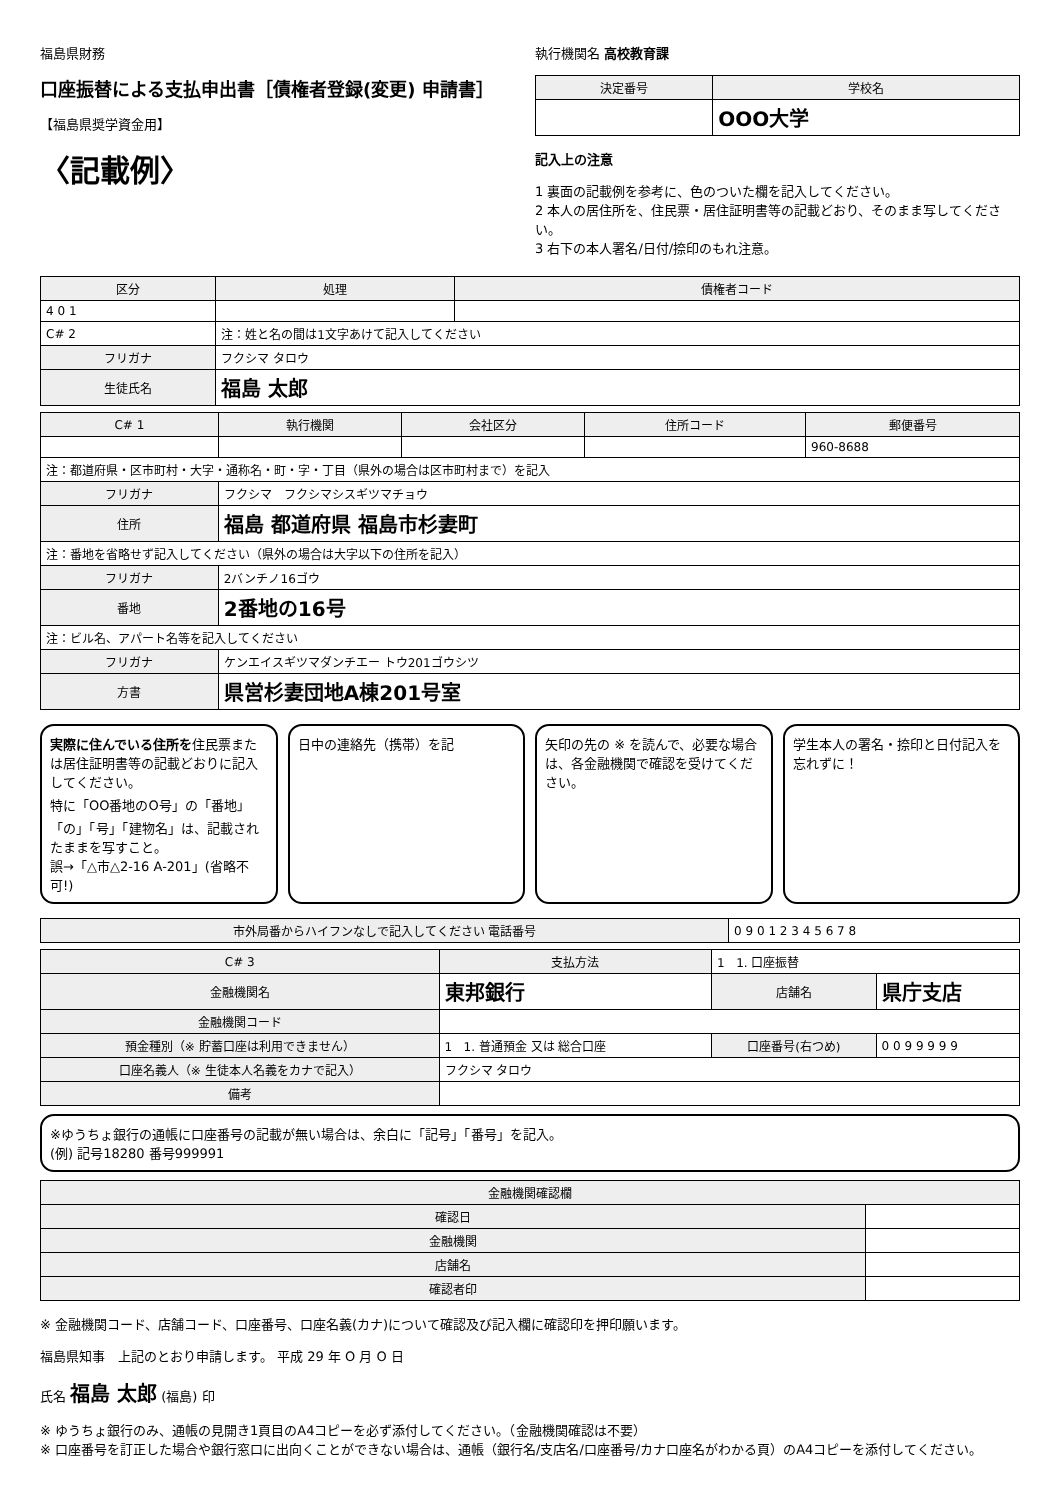福島県財務
口座振替による支払申出書［債権者登録(変更) 申請書］
【福島県奨学資金用】
〈記載例〉
執行機関名 高校教育課
| 決定番号 | 学校名 |
| --- | --- |
| | OOO大学 |
記入上の注意
1 裏面の記載例を参考に、色のついた欄を記入してください。
2 本人の居住所を、住民票・居住証明書等の記載どおり、そのまま写してください。
3 右下の本人署名/日付/捺印のもれ注意。
| 区分 | 処理 | 債権者コード |
| --- | --- | --- |
| 4 0 1 | | |
| C# 2 | 注：姓と名の間は1文字あけて記入してください | |
| フリガナ | フクシマ タロウ | |
| 生徒氏名 | 福島 太郎 | |
| C# 1 | 執行機関 | 会社区分 | 住所コード | 郵便番号 |
| --- | --- | --- | --- | --- |
| | | | | 960-8688 |
| 注：都道府県・区市町村・大字・通称名・町・字・丁目（県外の場合は区市町村まで）を記入 | | | | |
| フリガナ | フクシマ フクシマシスギツマチョウ | | | |
| 住所 | 福島 都道府県 福島市杉妻町 | | | |
| 注：番地を省略せず記入してください（県外の場合は大字以下の住所を記入） | | | | |
| フリガナ | 2バンチノ16ゴウ | | | |
| 番地 | 2番地の16号 | | | |
| 注：ビル名、アパート名等を記入してください | | | | |
| フリガナ | ケンエイスギツマダンチエー トウ201ゴウシツ | | | |
| 方書 | 県営杉妻団地A棟201号室 | | | |
実際に住んでいる住所を住民票または居住証明書等の記載どおりに記入してください。
特に「OO番地のO号」の「番地」「の」「号」「建物名」は、記載されたままを写すこと。
誤→「△市△2-16 A-201」(省略不可!)
日中の連絡先（携帯）を記 矢印の先の ※ を読んで、必要な場合は、各金融機関で確認を受けてください。
学生本人の署名・捺印と日付記入を忘れずに！
| 市外局番からハイフンなしで記入してください 電話番号 | 0 9 0 1 2 3 4 5 6 7 8 |
| C# 3 | 支払方法 | 1 1. 口座振替 | |
| 金融機関名 | 東邦銀行 | 店舗名 | 県庁支店 |
| 金融機関コード | | | |
| 預金種別（※ 貯蓄口座は利用できません） | 1 1. 普通預金 又は 総合口座 | 口座番号(右つめ) | 0 0 9 9 9 9 9 |
| 口座名義人（※ 生徒本人名義をカナで記入） | フクシマ タロウ | | |
| 備考 | | | |
※ゆうちょ銀行の通帳に口座番号の記載が無い場合は、余白に「記号」「番号」を記入。
(例) 記号18280 番号999991
| 金融機関確認欄 | |
| --- | --- |
| 確認日 | |
| 金融機関 | |
| 店舗名 | |
| 確認者印 | |
※ 金融機関コード、店舗コード、口座番号、口座名義(カナ)について確認及び記入欄に確認印を押印願います。
福島県知事　上記のとおり申請します。 平成 29 年 O 月 O 日
氏名 福島 太郎 (福島) 印
※ ゆうちょ銀行のみ、通帳の見開き1頁目のA4コピーを必ず添付してください。（金融機関確認は不要）
※ 口座番号を訂正した場合や銀行窓口に出向くことができない場合は、通帳（銀行名/支店名/口座番号/カナ口座名がわかる頁）のA4コピーを添付してください。